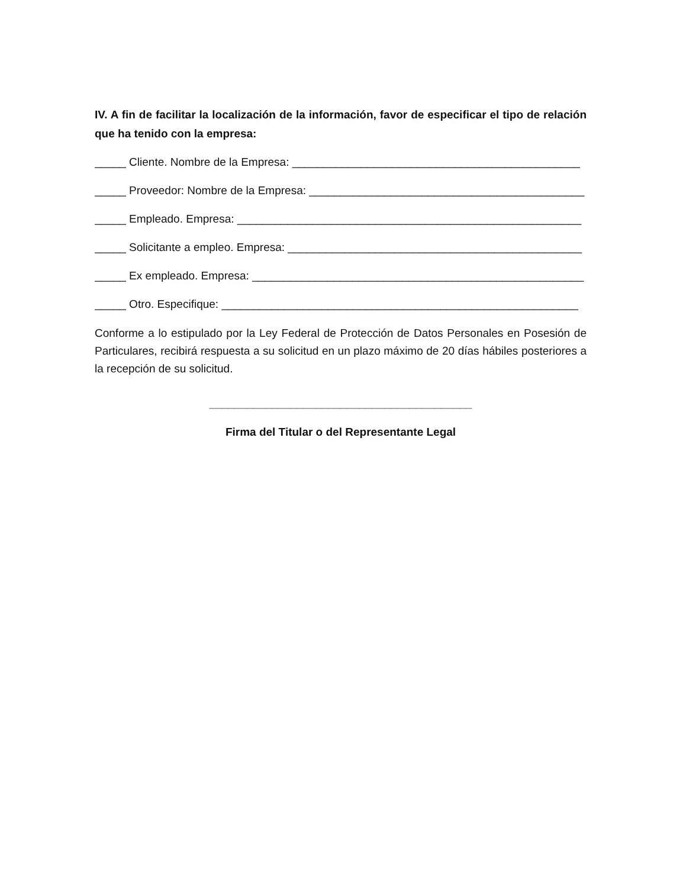IV. A fin de facilitar la localización de la información, favor de especificar el tipo de relación que ha tenido con la empresa:
_____ Cliente. Nombre de la Empresa: ______________________________________________
_____ Proveedor: Nombre de la Empresa: ____________________________________________
_____ Empleado. Empresa: _______________________________________________________
_____ Solicitante a empleo. Empresa: _______________________________________________
_____ Ex empleado. Empresa: _____________________________________________________
_____ Otro. Especifique: _________________________________________________________
Conforme a lo estipulado por la Ley Federal de Protección de Datos Personales en Posesión de Particulares, recibirá respuesta a su solicitud en un plazo máximo de 20 días hábiles posteriores a la recepción de su solicitud.
__________________________________________
Firma del Titular o del Representante Legal